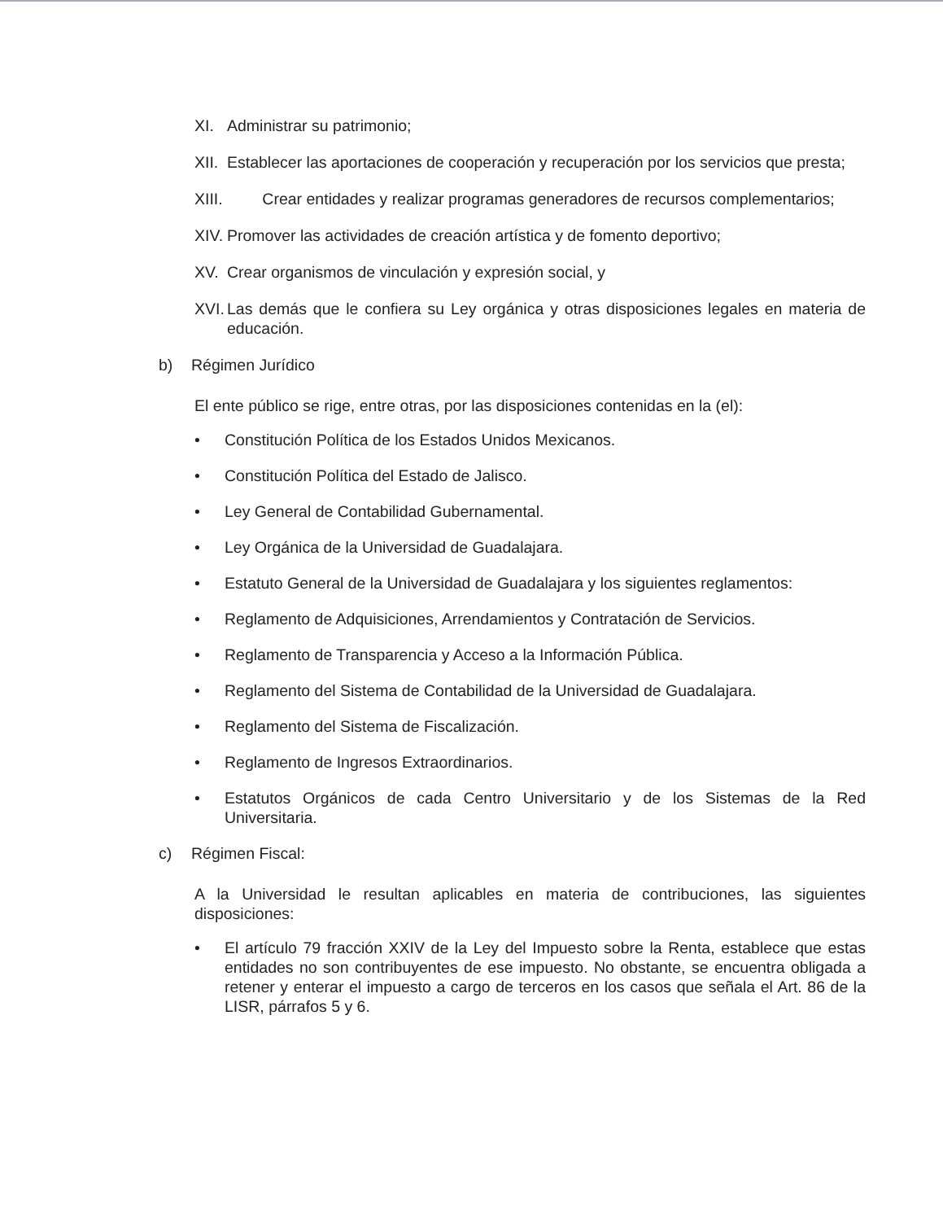XI. Administrar su patrimonio;
XII. Establecer las aportaciones de cooperación y recuperación por los servicios que presta;
XIII. Crear entidades y realizar programas generadores de recursos complementarios;
XIV. Promover las actividades de creación artística y de fomento deportivo;
XV. Crear organismos de vinculación y expresión social, y
XVI. Las demás que le confiera su Ley orgánica y otras disposiciones legales en materia de educación.
b) Régimen Jurídico
El ente público se rige, entre otras, por las disposiciones contenidas en la (el):
• Constitución Política de los Estados Unidos Mexicanos.
• Constitución Política del Estado de Jalisco.
• Ley General de Contabilidad Gubernamental.
• Ley Orgánica de la Universidad de Guadalajara.
• Estatuto General de la Universidad de Guadalajara y los siguientes reglamentos:
• Reglamento de Adquisiciones, Arrendamientos y Contratación de Servicios.
• Reglamento de Transparencia y Acceso a la Información Pública.
• Reglamento del Sistema de Contabilidad de la Universidad de Guadalajara.
• Reglamento del Sistema de Fiscalización.
• Reglamento de Ingresos Extraordinarios.
• Estatutos Orgánicos de cada Centro Universitario y de los Sistemas de la Red Universitaria.
c) Régimen Fiscal:
A la Universidad le resultan aplicables en materia de contribuciones, las siguientes disposiciones:
• El artículo 79 fracción XXIV de la Ley del Impuesto sobre la Renta, establece que estas entidades no son contribuyentes de ese impuesto. No obstante, se encuentra obligada a retener y enterar el impuesto a cargo de terceros en los casos que señala el Art. 86 de la LISR, párrafos 5 y 6.